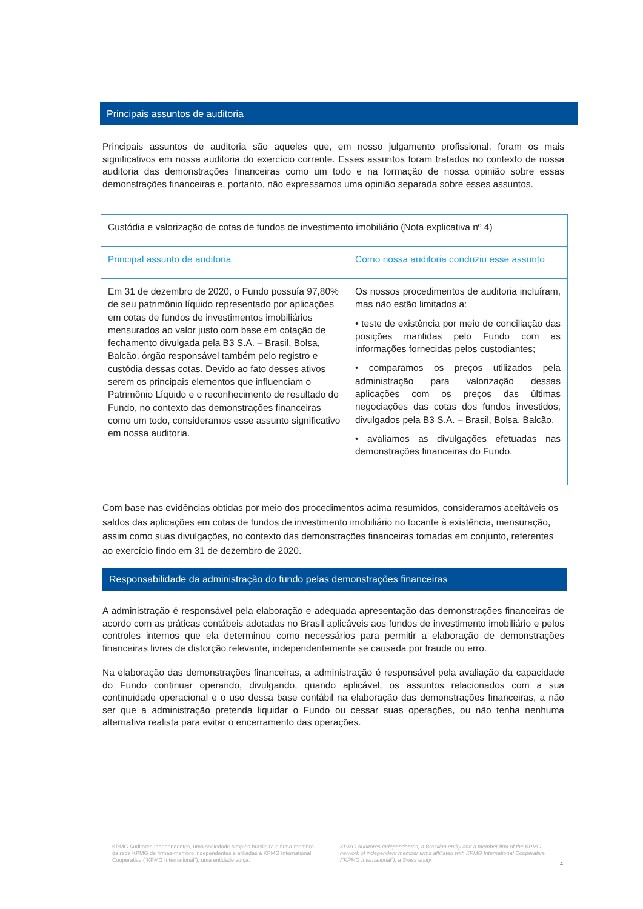Principais assuntos de auditoria
Principais assuntos de auditoria são aqueles que, em nosso julgamento profissional, foram os mais significativos em nossa auditoria do exercício corrente. Esses assuntos foram tratados no contexto de nossa auditoria das demonstrações financeiras como um todo e na formação de nossa opinião sobre essas demonstrações financeiras e, portanto, não expressamos uma opinião separada sobre esses assuntos.
| Custódia e valorização de cotas de fundos de investimento imobiliário (Nota explicativa nº 4) | |
| Principal assunto de auditoria | Como nossa auditoria conduziu esse assunto |
| Em 31 de dezembro de 2020, o Fundo possuía 97,80% de seu patrimônio líquido representado por aplicações em cotas de fundos de investimentos imobiliários mensurados ao valor justo com base em cotação de fechamento divulgada pela B3 S.A. – Brasil, Bolsa, Balcão, órgão responsável também pelo registro e custódia dessas cotas. Devido ao fato desses ativos serem os principais elementos que influenciam o Patrimônio Líquido e o reconhecimento de resultado do Fundo, no contexto das demonstrações financeiras como um todo, consideramos esse assunto significativo em nossa auditoria. | Os nossos procedimentos de auditoria incluíram, mas não estão limitados a: • teste de existência por meio de conciliação das posições mantidas pelo Fundo com as informações fornecidas pelos custodiantes; • comparamos os preços utilizados pela administração para valorização dessas aplicações com os preços das últimas negociações das cotas dos fundos investidos, divulgados pela B3 S.A. – Brasil, Bolsa, Balcão. • avaliamos as divulgações efetuadas nas demonstrações financeiras do Fundo. |
Com base nas evidências obtidas por meio dos procedimentos acima resumidos, consideramos aceitáveis os saldos das aplicações em cotas de fundos de investimento imobiliário no tocante à existência, mensuração, assim como suas divulgações, no contexto das demonstrações financeiras tomadas em conjunto, referentes ao exercício findo em 31 de dezembro de 2020.
Responsabilidade da administração do fundo pelas demonstrações financeiras
A administração é responsável pela elaboração e adequada apresentação das demonstrações financeiras de acordo com as práticas contábeis adotadas no Brasil aplicáveis aos fundos de investimento imobiliário e pelos controles internos que ela determinou como necessários para permitir a elaboração de demonstrações financeiras livres de distorção relevante, independentemente se causada por fraude ou erro.
Na elaboração das demonstrações financeiras, a administração é responsável pela avaliação da capacidade do Fundo continuar operando, divulgando, quando aplicável, os assuntos relacionados com a sua continuidade operacional e o uso dessa base contábil na elaboração das demonstrações financeiras, a não ser que a administração pretenda liquidar o Fundo ou cessar suas operações, ou não tenha nenhuma alternativa realista para evitar o encerramento das operações.
KPMG Auditores Independentes, uma sociedade simples brasileira e firma-membro da rede KPMG de firmas-membro independentes e afiliadas à KPMG International Cooperative (“KPMG International”), uma entidade suíça.
KPMG Auditores Independentes, a Brazilian entity and a member firm of the KPMG network of independent member firms affiliated with KPMG International Cooperative (“KPMG International”), a Swiss entity.
4